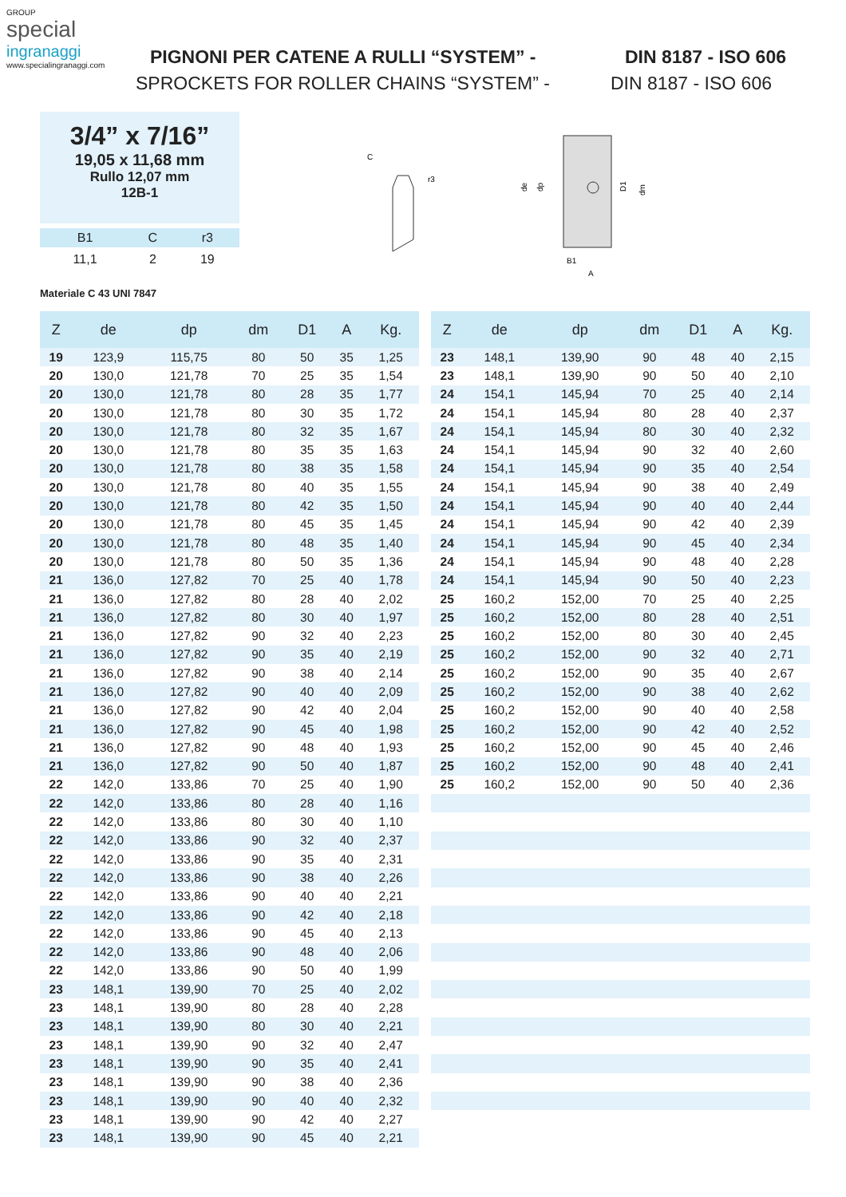GROUP
special
ingranaggi
www.specialingranaggi.com
PIGNONI PER CATENE A RULLI “SYSTEM” - DIN 8187 - ISO 606
SPROCKETS FOR ROLLER CHAINS “SYSTEM” - DIN 8187 - ISO 606
3/4” x 7/16”
19,05 x 11,68 mm
Rullo 12,07 mm
12B-1
| B1 | C | r3 |
| --- | --- | --- |
| 11,1 | 2 | 19 |
Materiale C 43 UNI 7847
C
r3
de
dp
D1
dm
B1
A
| Z | de | dp | dm | D1 | A | Kg. |
| --- | --- | --- | --- | --- | --- | --- |
| 19 | 123,9 | 115,75 | 80 | 50 | 35 | 1,25 |
| 20 | 130,0 | 121,78 | 70 | 25 | 35 | 1,54 |
| 20 | 130,0 | 121,78 | 80 | 28 | 35 | 1,77 |
| 20 | 130,0 | 121,78 | 80 | 30 | 35 | 1,72 |
| 20 | 130,0 | 121,78 | 80 | 32 | 35 | 1,67 |
| 20 | 130,0 | 121,78 | 80 | 35 | 35 | 1,63 |
| 20 | 130,0 | 121,78 | 80 | 38 | 35 | 1,58 |
| 20 | 130,0 | 121,78 | 80 | 40 | 35 | 1,55 |
| 20 | 130,0 | 121,78 | 80 | 42 | 35 | 1,50 |
| 20 | 130,0 | 121,78 | 80 | 45 | 35 | 1,45 |
| 20 | 130,0 | 121,78 | 80 | 48 | 35 | 1,40 |
| 20 | 130,0 | 121,78 | 80 | 50 | 35 | 1,36 |
| 21 | 136,0 | 127,82 | 70 | 25 | 40 | 1,78 |
| 21 | 136,0 | 127,82 | 80 | 28 | 40 | 2,02 |
| 21 | 136,0 | 127,82 | 80 | 30 | 40 | 1,97 |
| 21 | 136,0 | 127,82 | 90 | 32 | 40 | 2,23 |
| 21 | 136,0 | 127,82 | 90 | 35 | 40 | 2,19 |
| 21 | 136,0 | 127,82 | 90 | 38 | 40 | 2,14 |
| 21 | 136,0 | 127,82 | 90 | 40 | 40 | 2,09 |
| 21 | 136,0 | 127,82 | 90 | 42 | 40 | 2,04 |
| 21 | 136,0 | 127,82 | 90 | 45 | 40 | 1,98 |
| 21 | 136,0 | 127,82 | 90 | 48 | 40 | 1,93 |
| 21 | 136,0 | 127,82 | 90 | 50 | 40 | 1,87 |
| 22 | 142,0 | 133,86 | 70 | 25 | 40 | 1,90 |
| 22 | 142,0 | 133,86 | 80 | 28 | 40 | 1,16 |
| 22 | 142,0 | 133,86 | 80 | 30 | 40 | 1,10 |
| 22 | 142,0 | 133,86 | 90 | 32 | 40 | 2,37 |
| 22 | 142,0 | 133,86 | 90 | 35 | 40 | 2,31 |
| 22 | 142,0 | 133,86 | 90 | 38 | 40 | 2,26 |
| 22 | 142,0 | 133,86 | 90 | 40 | 40 | 2,21 |
| 22 | 142,0 | 133,86 | 90 | 42 | 40 | 2,18 |
| 22 | 142,0 | 133,86 | 90 | 45 | 40 | 2,13 |
| 22 | 142,0 | 133,86 | 90 | 48 | 40 | 2,06 |
| 22 | 142,0 | 133,86 | 90 | 50 | 40 | 1,99 |
| 23 | 148,1 | 139,90 | 70 | 25 | 40 | 2,02 |
| 23 | 148,1 | 139,90 | 80 | 28 | 40 | 2,28 |
| 23 | 148,1 | 139,90 | 80 | 30 | 40 | 2,21 |
| 23 | 148,1 | 139,90 | 90 | 32 | 40 | 2,47 |
| 23 | 148,1 | 139,90 | 90 | 35 | 40 | 2,41 |
| 23 | 148,1 | 139,90 | 90 | 38 | 40 | 2,36 |
| 23 | 148,1 | 139,90 | 90 | 40 | 40 | 2,32 |
| 23 | 148,1 | 139,90 | 90 | 42 | 40 | 2,27 |
| 23 | 148,1 | 139,90 | 90 | 45 | 40 | 2,21 |
| Z | de | dp | dm | D1 | A | Kg. |
| --- | --- | --- | --- | --- | --- | --- |
| 23 | 148,1 | 139,90 | 90 | 48 | 40 | 2,15 |
| 23 | 148,1 | 139,90 | 90 | 50 | 40 | 2,10 |
| 24 | 154,1 | 145,94 | 70 | 25 | 40 | 2,14 |
| 24 | 154,1 | 145,94 | 80 | 28 | 40 | 2,37 |
| 24 | 154,1 | 145,94 | 80 | 30 | 40 | 2,32 |
| 24 | 154,1 | 145,94 | 90 | 32 | 40 | 2,60 |
| 24 | 154,1 | 145,94 | 90 | 35 | 40 | 2,54 |
| 24 | 154,1 | 145,94 | 90 | 38 | 40 | 2,49 |
| 24 | 154,1 | 145,94 | 90 | 40 | 40 | 2,44 |
| 24 | 154,1 | 145,94 | 90 | 42 | 40 | 2,39 |
| 24 | 154,1 | 145,94 | 90 | 45 | 40 | 2,34 |
| 24 | 154,1 | 145,94 | 90 | 48 | 40 | 2,28 |
| 24 | 154,1 | 145,94 | 90 | 50 | 40 | 2,23 |
| 25 | 160,2 | 152,00 | 70 | 25 | 40 | 2,25 |
| 25 | 160,2 | 152,00 | 80 | 28 | 40 | 2,51 |
| 25 | 160,2 | 152,00 | 80 | 30 | 40 | 2,45 |
| 25 | 160,2 | 152,00 | 90 | 32 | 40 | 2,71 |
| 25 | 160,2 | 152,00 | 90 | 35 | 40 | 2,67 |
| 25 | 160,2 | 152,00 | 90 | 38 | 40 | 2,62 |
| 25 | 160,2 | 152,00 | 90 | 40 | 40 | 2,58 |
| 25 | 160,2 | 152,00 | 90 | 42 | 40 | 2,52 |
| 25 | 160,2 | 152,00 | 90 | 45 | 40 | 2,46 |
| 25 | 160,2 | 152,00 | 90 | 48 | 40 | 2,41 |
| 25 | 160,2 | 152,00 | 90 | 50 | 40 | 2,36 |